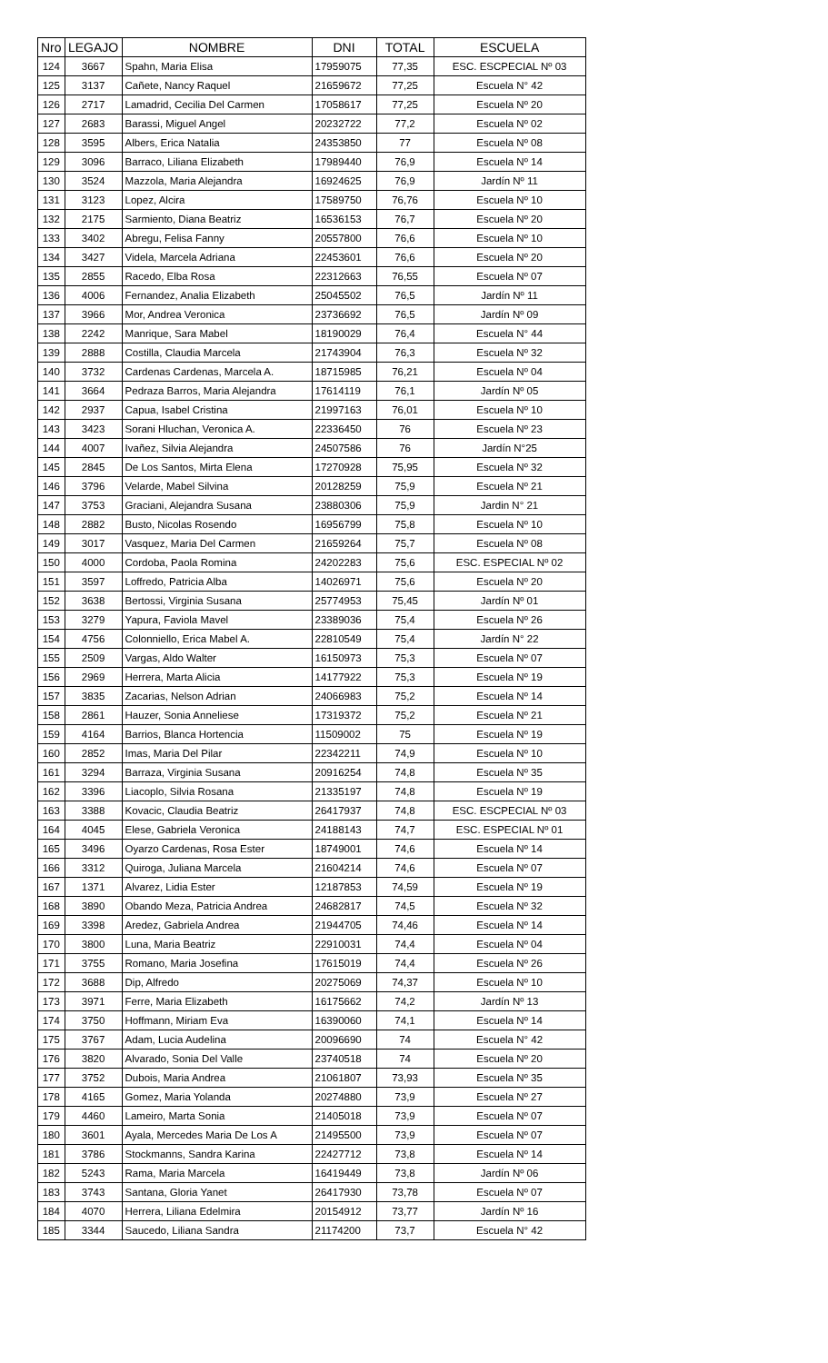| Nro | LEGAJO | NOMBRE | DNI | TOTAL | ESCUELA |
| --- | --- | --- | --- | --- | --- |
| 124 | 3667 | Spahn, Maria Elisa | 17959075 | 77,35 | ESC. ESCPECIAL Nº 03 |
| 125 | 3137 | Cañete, Nancy Raquel | 21659672 | 77,25 | Escuela N° 42 |
| 126 | 2717 | Lamadrid, Cecilia Del Carmen | 17058617 | 77,25 | Escuela Nº 20 |
| 127 | 2683 | Barassi, Miguel Angel | 20232722 | 77,2 | Escuela Nº 02 |
| 128 | 3595 | Albers, Erica Natalia | 24353850 | 77 | Escuela Nº 08 |
| 129 | 3096 | Barraco, Liliana Elizabeth | 17989440 | 76,9 | Escuela Nº 14 |
| 130 | 3524 | Mazzola, Maria Alejandra | 16924625 | 76,9 | Jardín Nº 11 |
| 131 | 3123 | Lopez, Alcira | 17589750 | 76,76 | Escuela Nº 10 |
| 132 | 2175 | Sarmiento, Diana Beatriz | 16536153 | 76,7 | Escuela Nº 20 |
| 133 | 3402 | Abregu, Felisa Fanny | 20557800 | 76,6 | Escuela Nº 10 |
| 134 | 3427 | Videla, Marcela Adriana | 22453601 | 76,6 | Escuela Nº 20 |
| 135 | 2855 | Racedo, Elba Rosa | 22312663 | 76,55 | Escuela Nº 07 |
| 136 | 4006 | Fernandez, Analia Elizabeth | 25045502 | 76,5 | Jardín Nº 11 |
| 137 | 3966 | Mor, Andrea Veronica | 23736692 | 76,5 | Jardín Nº 09 |
| 138 | 2242 | Manrique, Sara Mabel | 18190029 | 76,4 | Escuela N° 44 |
| 139 | 2888 | Costilla, Claudia Marcela | 21743904 | 76,3 | Escuela Nº 32 |
| 140 | 3732 | Cardenas Cardenas, Marcela A. | 18715985 | 76,21 | Escuela Nº 04 |
| 141 | 3664 | Pedraza Barros, Maria Alejandra | 17614119 | 76,1 | Jardín Nº 05 |
| 142 | 2937 | Capua, Isabel Cristina | 21997163 | 76,01 | Escuela Nº 10 |
| 143 | 3423 | Sorani Hluchan, Veronica A. | 22336450 | 76 | Escuela Nº 23 |
| 144 | 4007 | Ivañez, Silvia Alejandra | 24507586 | 76 | Jardín N°25 |
| 145 | 2845 | De Los Santos, Mirta Elena | 17270928 | 75,95 | Escuela Nº 32 |
| 146 | 3796 | Velarde, Mabel Silvina | 20128259 | 75,9 | Escuela Nº 21 |
| 147 | 3753 | Graciani, Alejandra Susana | 23880306 | 75,9 | Jardin N° 21 |
| 148 | 2882 | Busto, Nicolas Rosendo | 16956799 | 75,8 | Escuela Nº 10 |
| 149 | 3017 | Vasquez, Maria Del Carmen | 21659264 | 75,7 | Escuela Nº 08 |
| 150 | 4000 | Cordoba, Paola Romina | 24202283 | 75,6 | ESC. ESPECIAL Nº 02 |
| 151 | 3597 | Loffredo, Patricia Alba | 14026971 | 75,6 | Escuela Nº 20 |
| 152 | 3638 | Bertossi, Virginia Susana | 25774953 | 75,45 | Jardín Nº 01 |
| 153 | 3279 | Yapura, Faviola Mavel | 23389036 | 75,4 | Escuela Nº 26 |
| 154 | 4756 | Colonniello, Erica Mabel A. | 22810549 | 75,4 | Jardín N° 22 |
| 155 | 2509 | Vargas, Aldo Walter | 16150973 | 75,3 | Escuela Nº 07 |
| 156 | 2969 | Herrera, Marta Alicia | 14177922 | 75,3 | Escuela Nº 19 |
| 157 | 3835 | Zacarias, Nelson Adrian | 24066983 | 75,2 | Escuela Nº 14 |
| 158 | 2861 | Hauzer, Sonia Anneliese | 17319372 | 75,2 | Escuela Nº 21 |
| 159 | 4164 | Barrios, Blanca Hortencia | 11509002 | 75 | Escuela Nº 19 |
| 160 | 2852 | Imas, Maria Del Pilar | 22342211 | 74,9 | Escuela Nº 10 |
| 161 | 3294 | Barraza, Virginia Susana | 20916254 | 74,8 | Escuela Nº 35 |
| 162 | 3396 | Liacoplo, Silvia Rosana | 21335197 | 74,8 | Escuela Nº 19 |
| 163 | 3388 | Kovacic, Claudia Beatriz | 26417937 | 74,8 | ESC. ESCPECIAL Nº 03 |
| 164 | 4045 | Elese, Gabriela Veronica | 24188143 | 74,7 | ESC. ESPECIAL Nº 01 |
| 165 | 3496 | Oyarzo Cardenas, Rosa Ester | 18749001 | 74,6 | Escuela Nº 14 |
| 166 | 3312 | Quiroga, Juliana Marcela | 21604214 | 74,6 | Escuela Nº 07 |
| 167 | 1371 | Alvarez, Lidia Ester | 12187853 | 74,59 | Escuela Nº 19 |
| 168 | 3890 | Obando Meza, Patricia Andrea | 24682817 | 74,5 | Escuela Nº 32 |
| 169 | 3398 | Aredez, Gabriela Andrea | 21944705 | 74,46 | Escuela Nº 14 |
| 170 | 3800 | Luna, Maria Beatriz | 22910031 | 74,4 | Escuela Nº 04 |
| 171 | 3755 | Romano, Maria Josefina | 17615019 | 74,4 | Escuela Nº 26 |
| 172 | 3688 | Dip, Alfredo | 20275069 | 74,37 | Escuela Nº 10 |
| 173 | 3971 | Ferre, Maria Elizabeth | 16175662 | 74,2 | Jardín Nº 13 |
| 174 | 3750 | Hoffmann, Miriam Eva | 16390060 | 74,1 | Escuela Nº 14 |
| 175 | 3767 | Adam, Lucia Audelina | 20096690 | 74 | Escuela N° 42 |
| 176 | 3820 | Alvarado, Sonia Del Valle | 23740518 | 74 | Escuela Nº 20 |
| 177 | 3752 | Dubois, Maria Andrea | 21061807 | 73,93 | Escuela Nº 35 |
| 178 | 4165 | Gomez, Maria Yolanda | 20274880 | 73,9 | Escuela Nº 27 |
| 179 | 4460 | Lameiro, Marta Sonia | 21405018 | 73,9 | Escuela Nº 07 |
| 180 | 3601 | Ayala, Mercedes Maria De Los A | 21495500 | 73,9 | Escuela Nº 07 |
| 181 | 3786 | Stockmanns, Sandra Karina | 22427712 | 73,8 | Escuela Nº 14 |
| 182 | 5243 | Rama, Maria Marcela | 16419449 | 73,8 | Jardín Nº 06 |
| 183 | 3743 | Santana, Gloria Yanet | 26417930 | 73,78 | Escuela Nº 07 |
| 184 | 4070 | Herrera, Liliana Edelmira | 20154912 | 73,77 | Jardín Nº 16 |
| 185 | 3344 | Saucedo, Liliana Sandra | 21174200 | 73,7 | Escuela N° 42 |